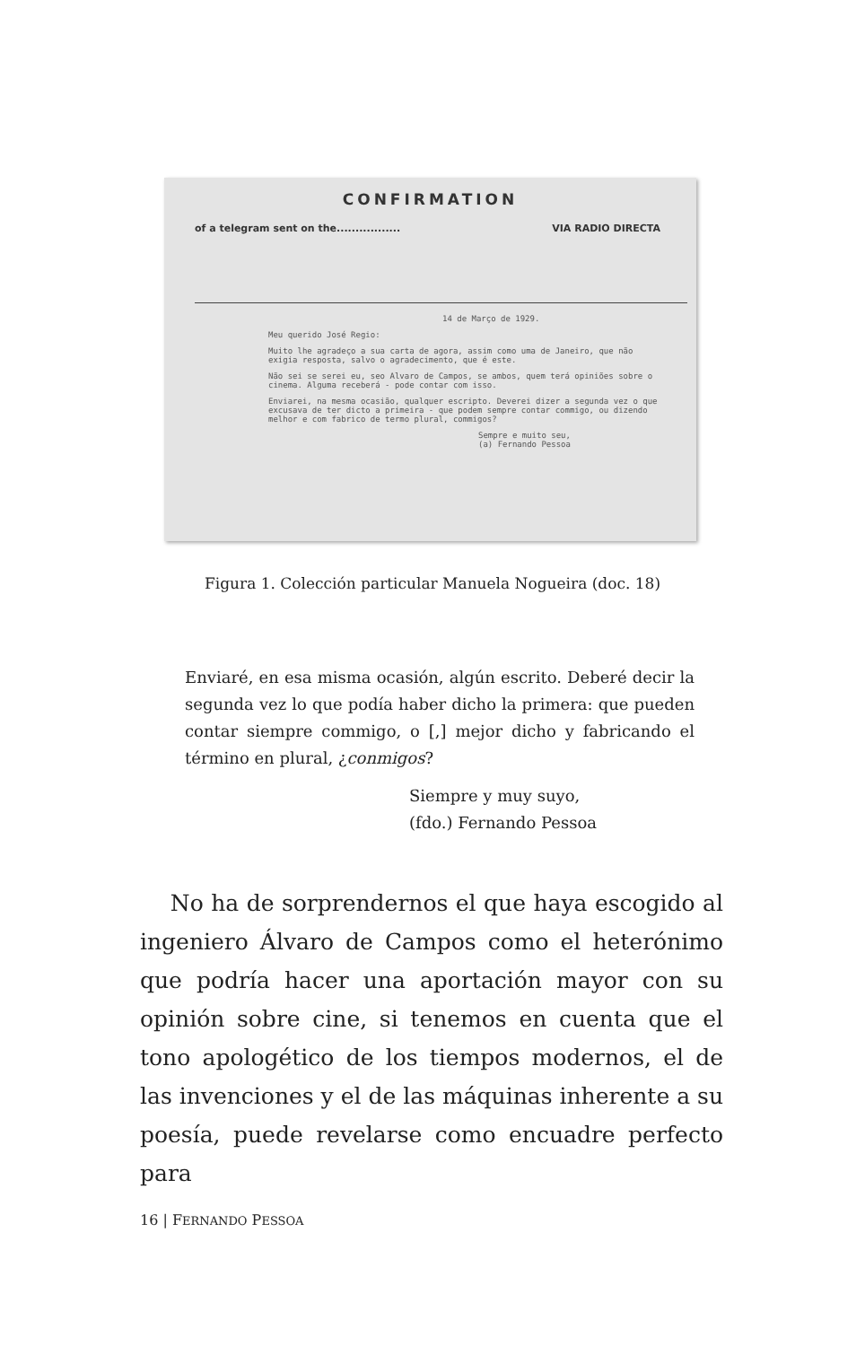CONFIRMATION
of a telegram sent on the................. VIA RADIO DIRECTA
14 de Março de 1929.
Meu querido José Regio:
Muito lhe agradeço a sua carta de agora, assim como uma de Janeiro, que não exigia resposta, salvo o agradecimento, que é este.
Não sei se serei eu, seo Alvaro de Campos, se ambos, quem terá opiniões sobre o cinema. Alguma receberá - pode contar com isso.
Enviarei, na mesma ocasião, qualquer escripto. Deverei dizer a segunda vez o que excusava de ter dicto a primeira - que podem sempre contar commigo, ou dizendo melhor e com fabrico de termo plural, commigos?
Sempre e muito seu,
(a) Fernando Pessoa
Figura 1. Colección particular Manuela Nogueira (doc. 18)
Enviaré, en esa misma ocasión, algún escrito. Deberé decir la segunda vez lo que podía haber dicho la primera: que pueden contar siempre commigo, o [,] mejor dicho y fabricando el término en plural, ¿conmigos?
Siempre y muy suyo,
(fdo.) Fernando Pessoa
No ha de sorprendernos el que haya escogido al ingeniero Álvaro de Campos como el heterónimo que podría hacer una aportación mayor con su opinión sobre cine, si tenemos en cuenta que el tono apologético de los tiempos modernos, el de las invenciones y el de las máquinas inherente a su poesía, puede revelarse como encuadre perfecto para
16 | FERNANDO PESSOA